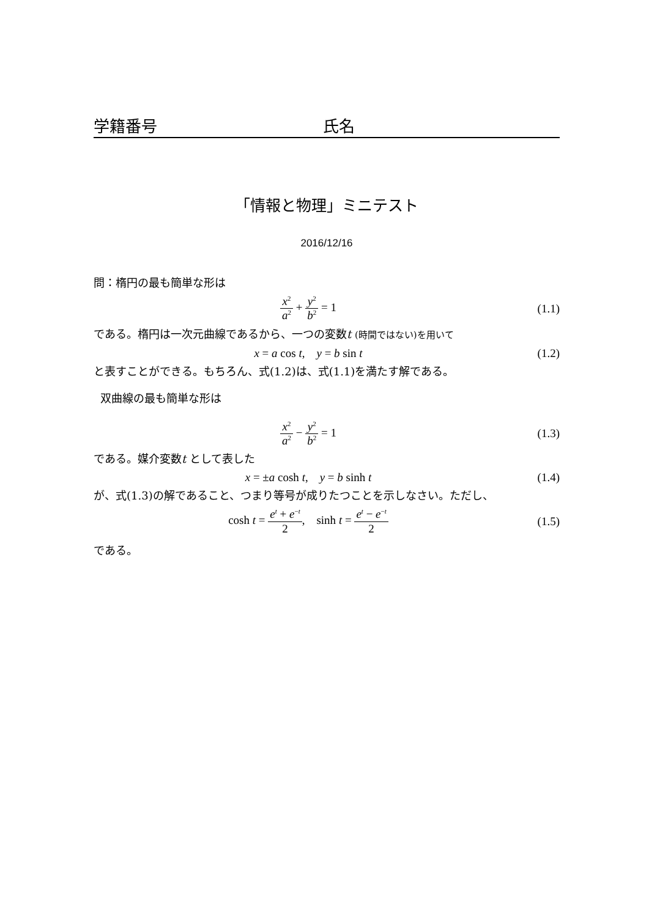学籍番号 氏名
「情報と物理」ミニテスト
2016/12/16
問：楕円の最も簡単な形は
x<sup>2</sup> a<sup>2</sup> + y<sup>2</sup> b<sup>2</sup> = 1 (1.1)
である。楕円は一次元曲線であるから、一つの変数t (時間ではない)を用いて
x = a cos t, y = b sin t (1.2)
と表すことができる。もちろん、式(1.2)は、式(1.1)を満たす解である。
双曲線の最も簡単な形は
x<sup>2</sup> a<sup>2</sup> − y<sup>2</sup> b<sup>2</sup> = 1 (1.3)
である。媒介変数t として表した
x = ±a cosh t, y = b sinh t (1.4)
が、式(1.3)の解であること、つまり等号が成りたつことを示しなさい。ただし、
cosh t = e<sup>t</sup> + e<sup>−t</sup> 2, sinh t = e<sup>t</sup> − e<sup>−t</sup> 2
(1.5)
である。